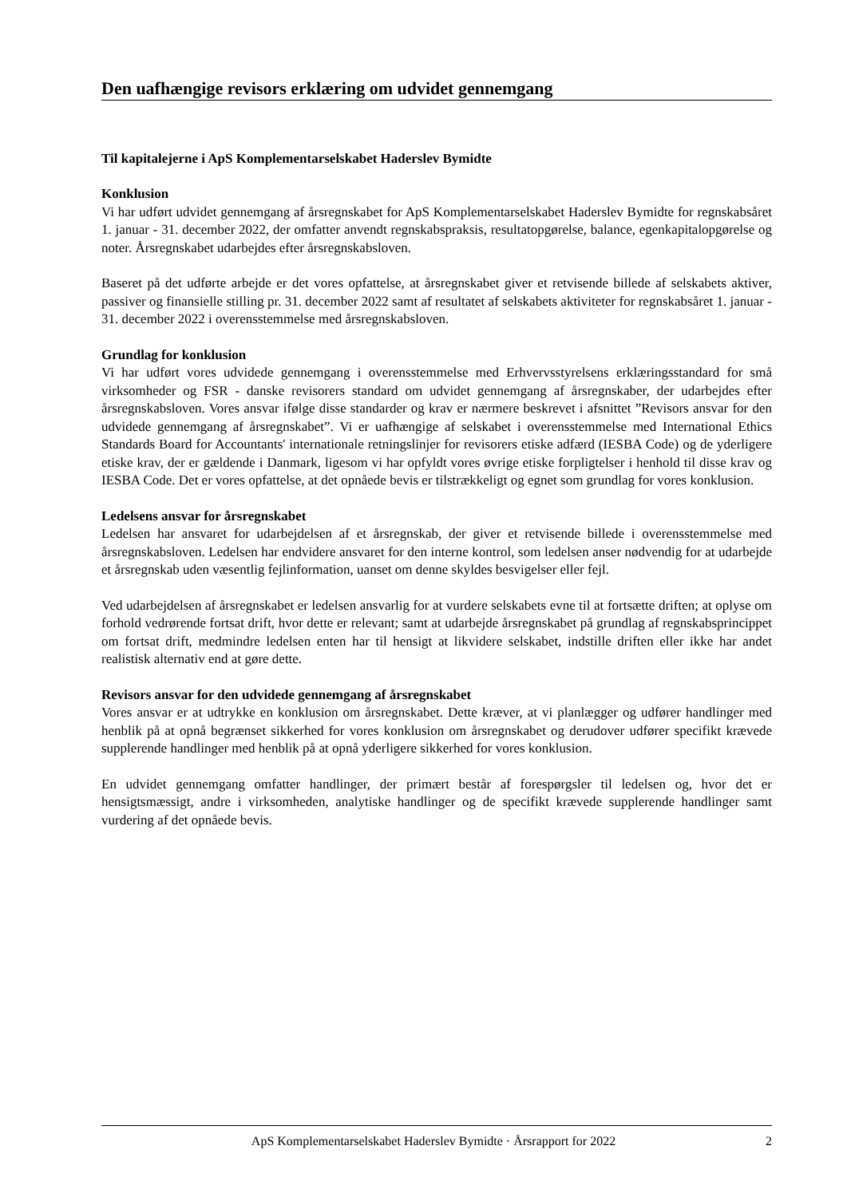Den uafhængige revisors erklæring om udvidet gennemgang
Til kapitalejerne i ApS Komplementarselskabet Haderslev Bymidte
Konklusion
Vi har udført udvidet gennemgang af årsregnskabet for ApS Komplementarselskabet Haderslev Bymidte for regnskabsåret 1. januar - 31. december 2022, der omfatter anvendt regnskabspraksis, resultatopgørelse, balance, egenkapitalopgørelse og noter. Årsregnskabet udarbejdes efter årsregnskabsloven.
Baseret på det udførte arbejde er det vores opfattelse, at årsregnskabet giver et retvisende billede af selskabets aktiver, passiver og finansielle stilling pr. 31. december 2022 samt af resultatet af selskabets aktiviteter for regnskabsåret 1. januar - 31. december 2022 i overensstemmelse med årsregnskabsloven.
Grundlag for konklusion
Vi har udført vores udvidede gennemgang i overensstemmelse med Erhvervsstyrelsens erklæringsstandard for små virksomheder og FSR - danske revisorers standard om udvidet gennemgang af årsregnskaber, der udarbejdes efter årsregnskabsloven. Vores ansvar ifølge disse standarder og krav er nærmere beskrevet i afsnittet ”Revisors ansvar for den udvidede gennemgang af årsregnskabet”. Vi er uafhængige af selskabet i overensstemmelse med International Ethics Standards Board for Accountants' internationale retningslinjer for revisorers etiske adfærd (IESBA Code) og de yderligere etiske krav, der er gældende i Danmark, ligesom vi har opfyldt vores øvrige etiske forpligtelser i henhold til disse krav og IESBA Code. Det er vores opfattelse, at det opnåede bevis er tilstrækkeligt og egnet som grundlag for vores konklusion.
Ledelsens ansvar for årsregnskabet
Ledelsen har ansvaret for udarbejdelsen af et årsregnskab, der giver et retvisende billede i overensstemmelse med årsregnskabsloven. Ledelsen har endvidere ansvaret for den interne kontrol, som ledelsen anser nødvendig for at udarbejde et årsregnskab uden væsentlig fejlinformation, uanset om denne skyldes besvigelser eller fejl.
Ved udarbejdelsen af årsregnskabet er ledelsen ansvarlig for at vurdere selskabets evne til at fortsætte driften; at oplyse om forhold vedrørende fortsat drift, hvor dette er relevant; samt at udarbejde årsregnskabet på grundlag af regnskabsprincippet om fortsat drift, medmindre ledelsen enten har til hensigt at likvidere selskabet, indstille driften eller ikke har andet realistisk alternativ end at gøre dette.
Revisors ansvar for den udvidede gennemgang af årsregnskabet
Vores ansvar er at udtrykke en konklusion om årsregnskabet. Dette kræver, at vi planlægger og udfører handlinger med henblik på at opnå begrænset sikkerhed for vores konklusion om årsregnskabet og derudover udfører specifikt krævede supplerende handlinger med henblik på at opnå yderligere sikkerhed for vores konklusion.
En udvidet gennemgang omfatter handlinger, der primært består af forespørgsler til ledelsen og, hvor det er hensigtsmæssigt, andre i virksomheden, analytiske handlinger og de specifikt krævede supplerende handlinger samt vurdering af det opnåede bevis.
ApS Komplementarselskabet Haderslev Bymidte · Årsrapport for 2022 2